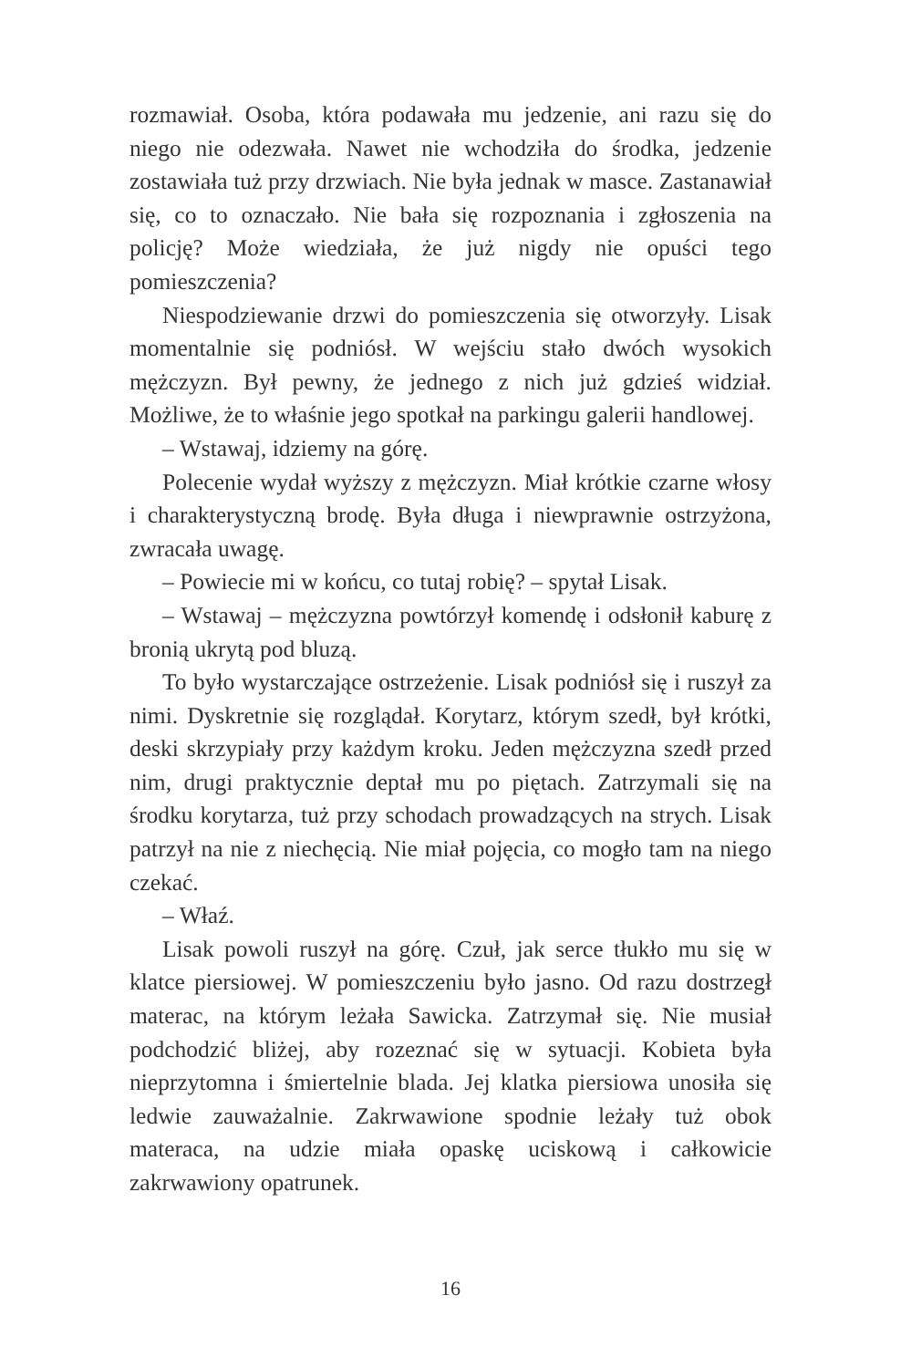rozmawiał. Osoba, która podawała mu jedzenie, ani razu się do niego nie odezwała. Nawet nie wchodziła do środka, jedzenie zostawiała tuż przy drzwiach. Nie była jednak w masce. Zastanawiał się, co to oznaczało. Nie bała się rozpoznania i zgłoszenia na policję? Może wiedziała, że już nigdy nie opuści tego pomieszczenia?
Niespodziewanie drzwi do pomieszczenia się otworzyły. Lisak momentalnie się podniósł. W wejściu stało dwóch wysokich mężczyzn. Był pewny, że jednego z nich już gdzieś widział. Możliwe, że to właśnie jego spotkał na parkingu galerii handlowej.
– Wstawaj, idziemy na górę.
Polecenie wydał wyższy z mężczyzn. Miał krótkie czarne włosy i charakterystyczną brodę. Była długa i niewprawnie ostrzyżona, zwracała uwagę.
– Powiecie mi w końcu, co tutaj robię? – spytał Lisak.
– Wstawaj – mężczyzna powtórzył komendę i odsłonił kaburę z bronią ukrytą pod bluzą.
To było wystarczające ostrzeżenie. Lisak podniósł się i ruszył za nimi. Dyskretnie się rozglądał. Korytarz, którym szedł, był krótki, deski skrzypiały przy każdym kroku. Jeden mężczyzna szedł przed nim, drugi praktycznie deptał mu po piętach. Zatrzymali się na środku korytarza, tuż przy schodach prowadzących na strych. Lisak patrzył na nie z niechęcią. Nie miał pojęcia, co mogło tam na niego czekać.
– Właź.
Lisak powoli ruszył na górę. Czuł, jak serce tłukło mu się w klatce piersiowej. W pomieszczeniu było jasno. Od razu dostrzegł materac, na którym leżała Sawicka. Zatrzymał się. Nie musiał podchodzić bliżej, aby rozeznać się w sytuacji. Kobieta była nieprzytomna i śmiertelnie blada. Jej klatka piersiowa unosiła się ledwie zauważalnie. Zakrwawione spodnie leżały tuż obok materaca, na udzie miała opaskę uciskową i całkowicie zakrwawiony opatrunek.
16